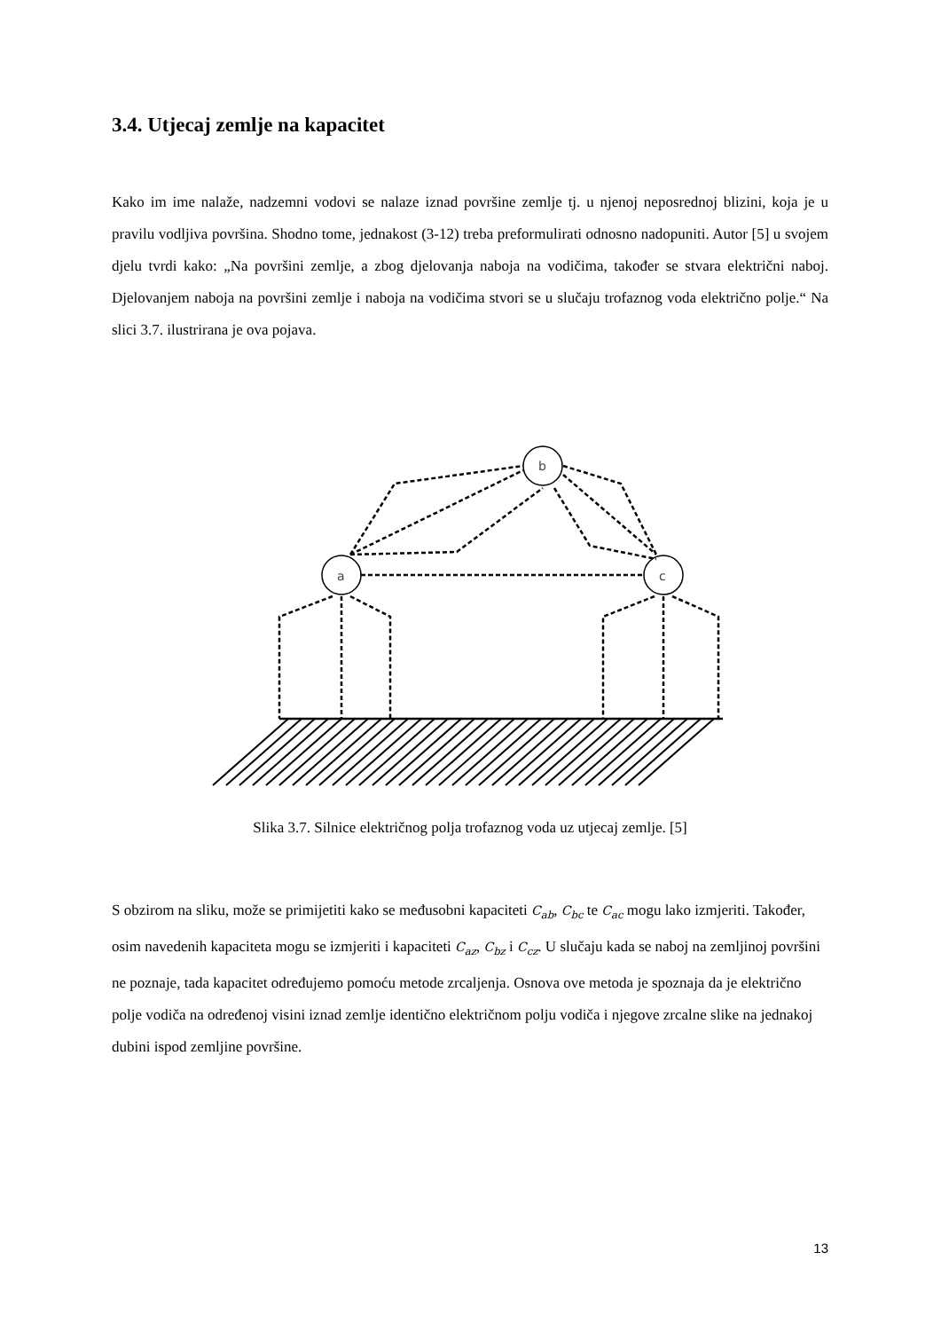3.4. Utjecaj zemlje na kapacitet
Kako im ime nalaže, nadzemni vodovi se nalaze iznad površine zemlje tj. u njenoj neposrednoj blizini, koja je u pravilu vodljiva površina. Shodno tome, jednakost (3-12) treba preformulirati odnosno nadopuniti. Autor [5] u svojem djelu tvrdi kako: „Na površini zemlje, a zbog djelovanja naboja na vodičima, također se stvara električni naboj. Djelovanjem naboja na površini zemlje i naboja na vodičima stvori se u slučaju trofaznog voda električno polje.“ Na slici 3.7. ilustrirana je ova pojava.
a
b
c
Slika 3.7. Silnice električnog polja trofaznog voda uz utjecaj zemlje. [5]
S obzirom na sliku, može se primijetiti kako se međusobni kapaciteti C<sub>ab</sub>, C<sub>bc</sub> te C<sub>ac</sub> mogu lako izmjeriti. Također, osim navedenih kapaciteta mogu se izmjeriti i kapaciteti C<sub>az</sub>, C<sub>bz</sub> i C<sub>cz</sub>. U slučaju kada se naboj na zemljinoj površini ne poznaje, tada kapacitet određujemo pomoću metode zrcaljenja. Osnova ove metoda je spoznaja da je električno polje vodiča na određenoj visini iznad zemlje identično električnom polju vodiča i njegove zrcalne slike na jednakoj dubini ispod zemljine površine.
13